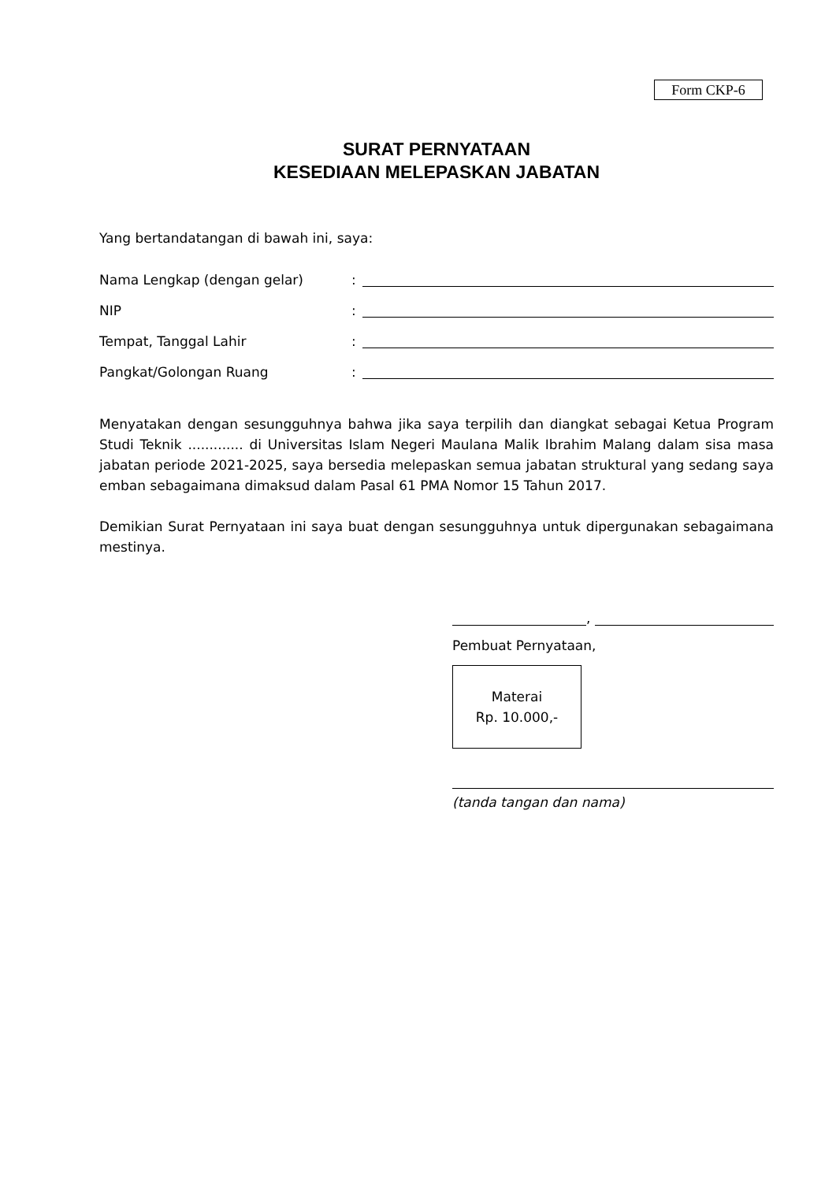Form CKP-6
SURAT PERNYATAAN
KESEDIAAN MELEPASKAN JABATAN
Yang bertandatangan di bawah ini, saya:
Nama Lengkap (dengan gelar):
NIP:
Tempat, Tanggal Lahir:
Pangkat/Golongan Ruang:
Menyatakan dengan sesungguhnya bahwa jika saya terpilih dan diangkat sebagai Ketua Program Studi Teknik ............. di Universitas Islam Negeri Maulana Malik Ibrahim Malang dalam sisa masa jabatan periode 2021-2025, saya bersedia melepaskan semua jabatan struktural yang sedang saya emban sebagaimana dimaksud dalam Pasal 61 PMA Nomor 15 Tahun 2017.
Demikian Surat Pernyataan ini saya buat dengan sesungguhnya untuk dipergunakan sebagaimana mestinya.
,
Pembuat Pernyataan,
Materai
Rp. 10.000,-
(tanda tangan dan nama)